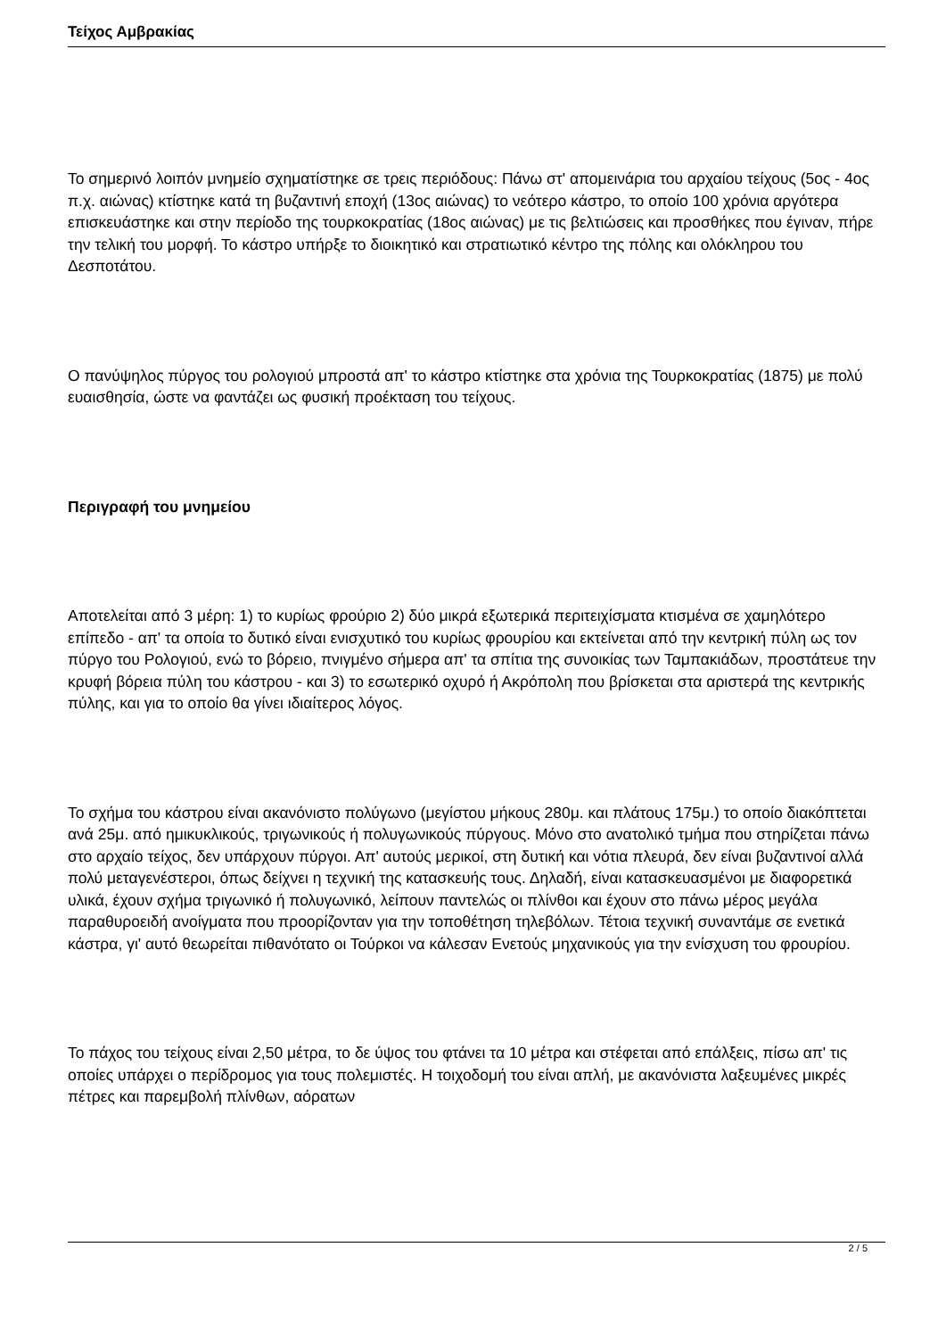Τείχος Αμβρακίας
Το σημερινό λοιπόν μνημείο σχηματίστηκε σε τρεις περιόδους: Πάνω στ' απομεινάρια του αρχαίου τείχους (5ος - 4ος π.χ. αιώνας) κτίστηκε κατά τη βυζαντινή εποχή (13ος αιώνας) το νεότερο κάστρο, το οποίο 100 χρόνια αργότερα επισκευάστηκε και στην περίοδο της τουρκοκρατίας (18ος αιώνας) με τις βελτιώσεις και προσθήκες που έγιναν, πήρε την τελική του μορφή. Το κάστρο υπήρξε το διοικητικό και στρατιωτικό κέντρο της πόλης και ολόκληρου του Δεσποτάτου.
Ο πανύψηλος πύργος του ρολογιού μπροστά απ' το κάστρο κτίστηκε στα χρόνια της Τουρκοκρατίας (1875) με πολύ ευαισθησία, ώστε να φαντάζει ως φυσική προέκταση του τείχους.
Περιγραφή του μνημείου
Αποτελείται από 3 μέρη: 1) το κυρίως φρούριο 2) δύο μικρά εξωτερικά περιτειχίσματα κτισμένα σε χαμηλότερο επίπεδο - απ' τα οποία το δυτικό είναι ενισχυτικό του κυρίως φρουρίου και εκτείνεται από την κεντρική πύλη ως τον πύργο του Ρολογιού, ενώ το βόρειο, πνιγμένο σήμερα απ' τα σπίτια της συνοικίας των Ταμπακιάδων, προστάτευε την κρυφή βόρεια πύλη του κάστρου - και 3) το εσωτερικό οχυρό ή Ακρόπολη που βρίσκεται στα αριστερά της κεντρικής πύλης, και για το οποίο θα γίνει ιδιαίτερος λόγος.
Το σχήμα του κάστρου είναι ακανόνιστο πολύγωνο (μεγίστου μήκους 280μ. και πλάτους 175μ.) το οποίο διακόπτεται ανά 25μ. από ημικυκλικούς, τριγωνικούς ή πολυγωνικούς πύργους. Μόνο στο ανατολικό τμήμα που στηρίζεται πάνω στο αρχαίο τείχος, δεν υπάρχουν πύργοι. Απ' αυτούς μερικοί, στη δυτική και νότια πλευρά, δεν είναι βυζαντινοί αλλά πολύ μεταγενέστεροι, όπως δείχνει η τεχνική της κατασκευής τους. Δηλαδή, είναι κατασκευασμένοι με διαφορετικά υλικά, έχουν σχήμα τριγωνικό ή πολυγωνικό, λείπουν παντελώς οι πλίνθοι και έχουν στο πάνω μέρος μεγάλα παραθυροειδή ανοίγματα που προορίζονταν για την τοποθέτηση τηλεβόλων. Τέτοια τεχνική συναντάμε σε ενετικά κάστρα, γι' αυτό θεωρείται πιθανότατο οι Τούρκοι να κάλεσαν Ενετούς μηχανικούς για την ενίσχυση του φρουρίου.
Το πάχος του τείχους είναι 2,50 μέτρα, το δε ύψος του φτάνει τα 10 μέτρα και στέφεται από επάλξεις, πίσω απ' τις οποίες υπάρχει ο περίδρομος για τους πολεμιστές. Η τοιχοδομή του είναι απλή, με ακανόνιστα λαξευμένες μικρές πέτρες και παρεμβολή πλίνθων, αόρατων
2 / 5